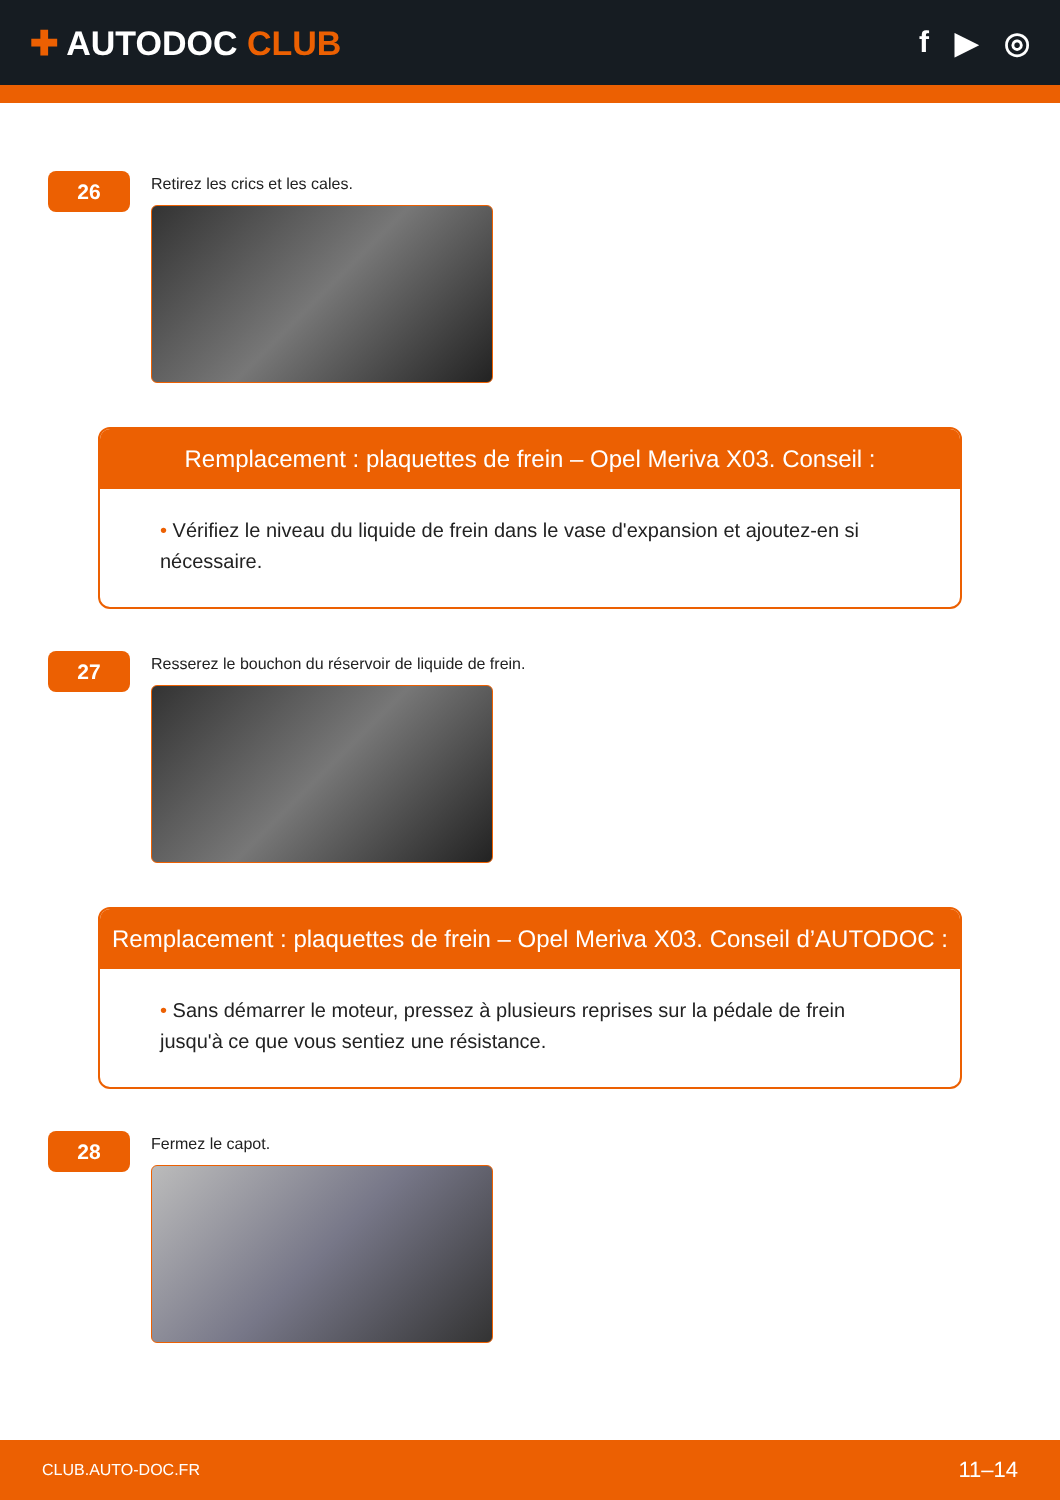✚ AUTODOC CLUB f ▶ ◎
26
Retirez les crics et les cales.
Remplacement : plaquettes de frein – Opel Meriva X03. Conseil :
• Vérifiez le niveau du liquide de frein dans le vase d'expansion et ajoutez-en si nécessaire.
27
Resserez le bouchon du réservoir de liquide de frein.
Remplacement : plaquettes de frein – Opel Meriva X03. Conseil d’AUTODOC :
• Sans démarrer le moteur, pressez à plusieurs reprises sur la pédale de frein jusqu'à ce que vous sentiez une résistance.
28
Fermez le capot.
CLUB.AUTO-DOC.FR 11–14